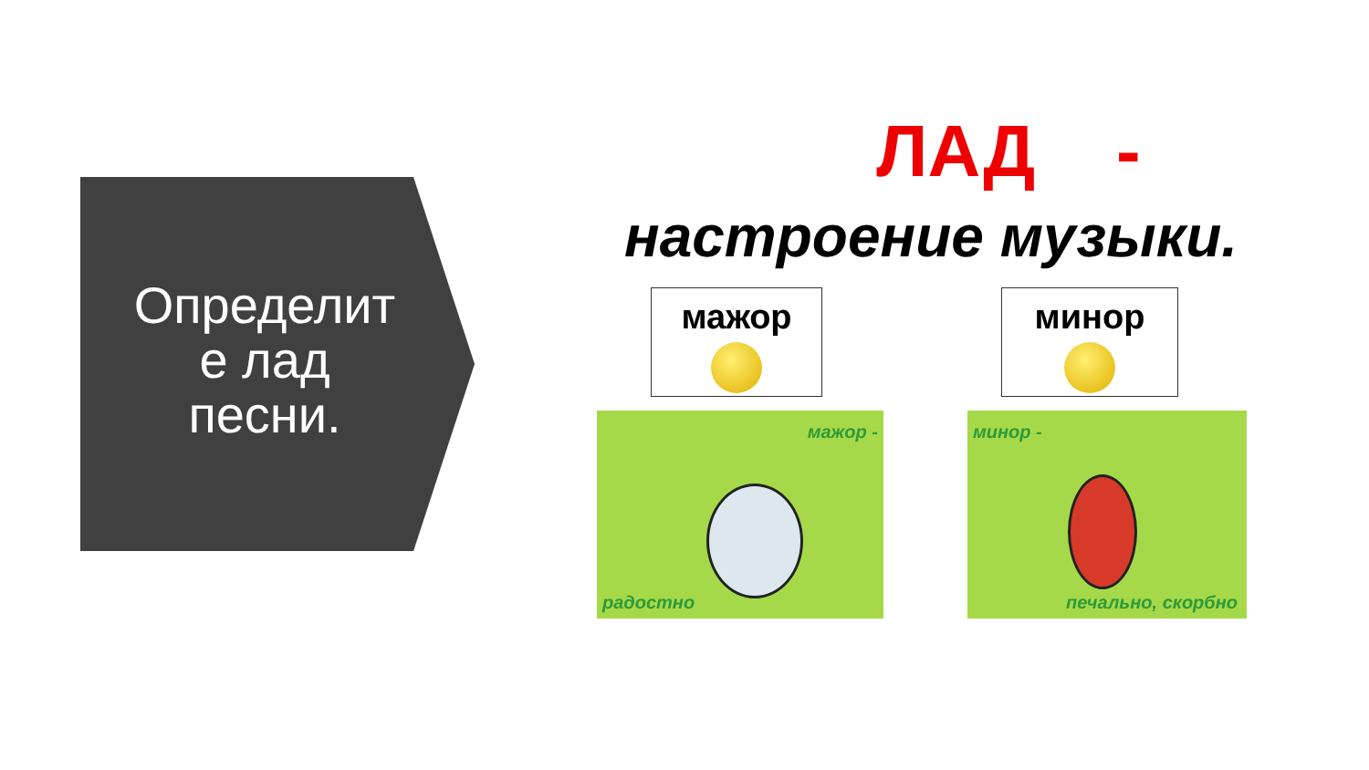Определит е лад песни.
ЛАД -
настроение музыки.
мажор минор
мажор -
радостно
минор -
печально, скорбно